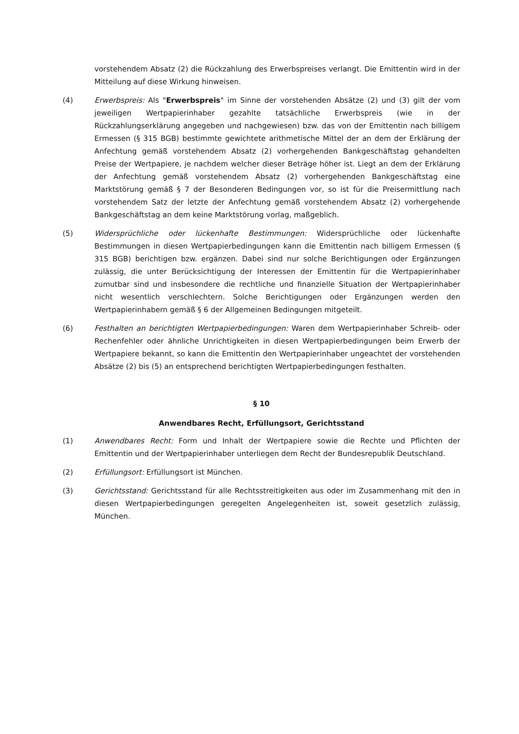vorstehendem Absatz (2) die Rückzahlung des Erwerbspreises verlangt. Die Emittentin wird in der Mitteilung auf diese Wirkung hinweisen.
(4) Erwerbspreis: Als "Erwerbspreis" im Sinne der vorstehenden Absätze (2) und (3) gilt der vom jeweiligen Wertpapierinhaber gezahlte tatsächliche Erwerbspreis (wie in der Rückzahlungserklärung angegeben und nachgewiesen) bzw. das von der Emittentin nach billigem Ermessen (§ 315 BGB) bestimmte gewichtete arithmetische Mittel der an dem der Erklärung der Anfechtung gemäß vorstehendem Absatz (2) vorhergehenden Bankgeschäftstag gehandelten Preise der Wertpapiere, je nachdem welcher dieser Beträge höher ist. Liegt an dem der Erklärung der Anfechtung gemäß vorstehendem Absatz (2) vorhergehenden Bankgeschäftstag eine Marktstörung gemäß § 7 der Besonderen Bedingungen vor, so ist für die Preisermittlung nach vorstehendem Satz der letzte der Anfechtung gemäß vorstehendem Absatz (2) vorhergehende Bankgeschäftstag an dem keine Marktstörung vorlag, maßgeblich.
(5) Widersprüchliche oder lückenhafte Bestimmungen: Widersprüchliche oder lückenhafte Bestimmungen in diesen Wertpapierbedingungen kann die Emittentin nach billigem Ermessen (§ 315 BGB) berichtigen bzw. ergänzen. Dabei sind nur solche Berichtigungen oder Ergänzungen zulässig, die unter Berücksichtigung der Interessen der Emittentin für die Wertpapierinhaber zumutbar sind und insbesondere die rechtliche und finanzielle Situation der Wertpapierinhaber nicht wesentlich verschlechtern. Solche Berichtigungen oder Ergänzungen werden den Wertpapierinhabern gemäß § 6 der Allgemeinen Bedingungen mitgeteilt.
(6) Festhalten an berichtigten Wertpapierbedingungen: Waren dem Wertpapierinhaber Schreib- oder Rechenfehler oder ähnliche Unrichtigkeiten in diesen Wertpapierbedingungen beim Erwerb der Wertpapiere bekannt, so kann die Emittentin den Wertpapierinhaber ungeachtet der vorstehenden Absätze (2) bis (5) an entsprechend berichtigten Wertpapierbedingungen festhalten.
§ 10
Anwendbares Recht, Erfüllungsort, Gerichtsstand
(1) Anwendbares Recht: Form und Inhalt der Wertpapiere sowie die Rechte und Pflichten der Emittentin und der Wertpapierinhaber unterliegen dem Recht der Bundesrepublik Deutschland.
(2) Erfüllungsort: Erfüllungsort ist München.
(3) Gerichtsstand: Gerichtsstand für alle Rechtsstreitigkeiten aus oder im Zusammenhang mit den in diesen Wertpapierbedingungen geregelten Angelegenheiten ist, soweit gesetzlich zulässig, München.